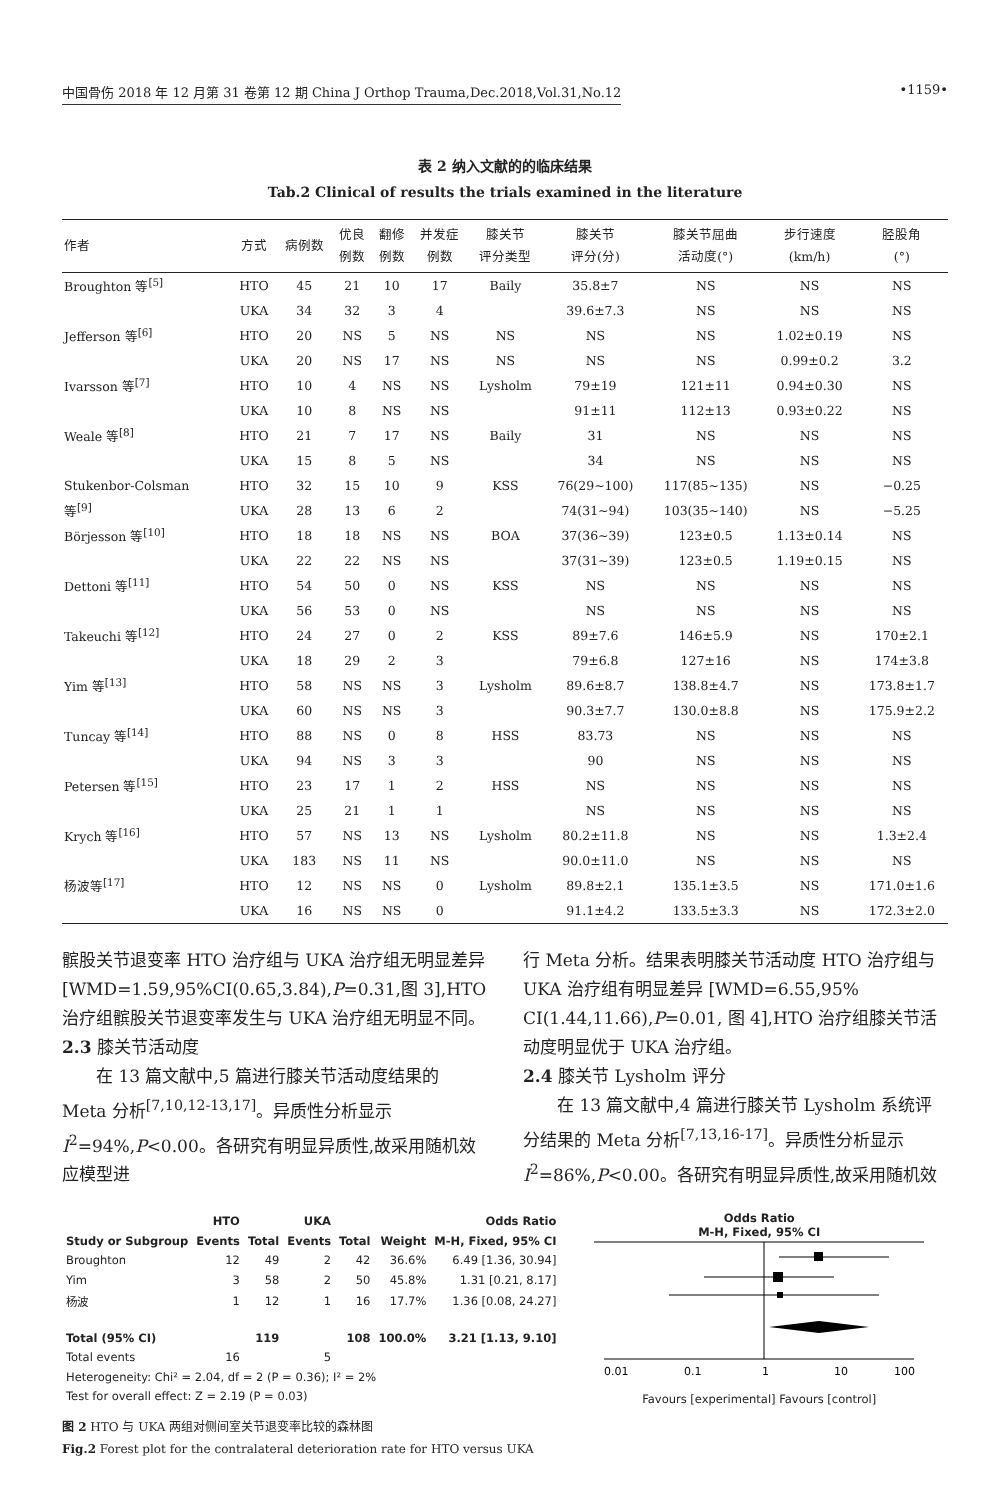中国骨伤 2018 年 12 月第 31 卷第 12 期 China J Orthop Trauma,Dec.2018,Vol.31,No.12 •1159•
表 2 纳入文献的的临床结果
Tab.2 Clinical of results the trials examined in the literature
| 作者 | 方式 | 病例数 | 优良 例数 | 翻修 例数 | 并发症 例数 | 膝关节 评分类型 | 膝关节 评分(分) | 膝关节屈曲 活动度(°) | 步行速度 (km/h) | 胫股角 (°) |
| --- | --- | --- | --- | --- | --- | --- | --- | --- | --- | --- |
| Broughton 等<sup>[5]</sup> | HTO | 45 | 21 | 10 | 17 | Baily | 35.8±7 | NS | NS | NS |
| | UKA | 34 | 32 | 3 | 4 | | 39.6±7.3 | NS | NS | NS |
| Jefferson 等<sup>[6]</sup> | HTO | 20 | NS | 5 | NS | NS | NS | NS | 1.02±0.19 | NS |
| | UKA | 20 | NS | 17 | NS | NS | NS | NS | 0.99±0.2 | 3.2 |
| Ivarsson 等<sup>[7]</sup> | HTO | 10 | 4 | NS | NS | Lysholm | 79±19 | 121±11 | 0.94±0.30 | NS |
| | UKA | 10 | 8 | NS | NS | | 91±11 | 112±13 | 0.93±0.22 | NS |
| Weale 等<sup>[8]</sup> | HTO | 21 | 7 | 17 | NS | Baily | 31 | NS | NS | NS |
| | UKA | 15 | 8 | 5 | NS | | 34 | NS | NS | NS |
| Stukenbor-Colsman | HTO | 32 | 15 | 10 | 9 | KSS | 76(29~100) | 117(85~135) | NS | −0.25 |
| 等<sup>[9]</sup> | UKA | 28 | 13 | 6 | 2 | | 74(31~94) | 103(35~140) | NS | −5.25 |
| Börjesson 等<sup>[10]</sup> | HTO | 18 | 18 | NS | NS | BOA | 37(36~39) | 123±0.5 | 1.13±0.14 | NS |
| | UKA | 22 | 22 | NS | NS | | 37(31~39) | 123±0.5 | 1.19±0.15 | NS |
| Dettoni 等<sup>[11]</sup> | HTO | 54 | 50 | 0 | NS | KSS | NS | NS | NS | NS |
| | UKA | 56 | 53 | 0 | NS | | NS | NS | NS | NS |
| Takeuchi 等<sup>[12]</sup> | HTO | 24 | 27 | 0 | 2 | KSS | 89±7.6 | 146±5.9 | NS | 170±2.1 |
| | UKA | 18 | 29 | 2 | 3 | | 79±6.8 | 127±16 | NS | 174±3.8 |
| Yim 等<sup>[13]</sup> | HTO | 58 | NS | NS | 3 | Lysholm | 89.6±8.7 | 138.8±4.7 | NS | 173.8±1.7 |
| | UKA | 60 | NS | NS | 3 | | 90.3±7.7 | 130.0±8.8 | NS | 175.9±2.2 |
| Tuncay 等<sup>[14]</sup> | HTO | 88 | NS | 0 | 8 | HSS | 83.73 | NS | NS | NS |
| | UKA | 94 | NS | 3 | 3 | | 90 | NS | NS | NS |
| Petersen 等<sup>[15]</sup> | HTO | 23 | 17 | 1 | 2 | HSS | NS | NS | NS | NS |
| | UKA | 25 | 21 | 1 | 1 | | NS | NS | NS | NS |
| Krych 等<sup>[16]</sup> | HTO | 57 | NS | 13 | NS | Lysholm | 80.2±11.8 | NS | NS | 1.3±2.4 |
| | UKA | 183 | NS | 11 | NS | | 90.0±11.0 | NS | NS | NS |
| 杨波等<sup>[17]</sup> | HTO | 12 | NS | NS | 0 | Lysholm | 89.8±2.1 | 135.1±3.5 | NS | 171.0±1.6 |
| | UKA | 16 | NS | NS | 0 | | 91.1±4.2 | 133.5±3.3 | NS | 172.3±2.0 |
髌股关节退变率 HTO 治疗组与 UKA 治疗组无明显差异[WMD=1.59,95%CI(0.65,3.84),P=0.31,图 3],HTO 治疗组髌股关节退变率发生与 UKA 治疗组无明显不同。
2.3 膝关节活动度
  在 13 篇文献中,5 篇进行膝关节活动度结果的 Meta 分析<sup>[7,10,12-13,17]</sup>。异质性分析显示 I<sup>2</sup>=94%,P<0.00。各研究有明显异质性,故采用随机效应模型进
行 Meta 分析。结果表明膝关节活动度 HTO 治疗组与 UKA 治疗组有明显差异 [WMD=6.55,95% CI(1.44,11.66),P=0.01, 图 4],HTO 治疗组膝关节活动度明显优于 UKA 治疗组。
2.4 膝关节 Lysholm 评分
  在 13 篇文献中,4 篇进行膝关节 Lysholm 系统评分结果的 Meta 分析<sup>[7,13,16-17]</sup>。异质性分析显示 I<sup>2</sup>=86%,P<0.00。各研究有明显异质性,故采用随机效
| | HTO | | UKA | | | Odds Ratio |
| --- | --- | --- | --- | --- | --- | --- |
| Study or Subgroup | Events | Total | Events | Total | Weight | M-H, Fixed, 95% CI |
| Broughton | 12 | 49 | 2 | 42 | 36.6% | 6.49 [1.36, 30.94] |
| Yim | 3 | 58 | 2 | 50 | 45.8% | 1.31 [0.21, 8.17] |
| 杨波 | 1 | 12 | 1 | 16 | 17.7% | 1.36 [0.08, 24.27] |
| Total (95% CI) | | 119 | | 108 | 100.0% | 3.21 [1.13, 9.10] |
| Total events | 16 | | 5 | | | |
| Heterogeneity: Chi² = 2.04, df = 2 (P = 0.36); I² = 2% | | | | | | |
| Test for overall effect: Z = 2.19 (P = 0.03) | | | | | | |
Odds Ratio
M-H, Fixed, 95% CI
0.01
0.1
1
10
100
Favours [experimental] Favours [control]
图 2 HTO 与 UKA 两组对侧间室关节退变率比较的森林图
Fig.2 Forest plot for the contralateral deterioration rate for HTO versus UKA